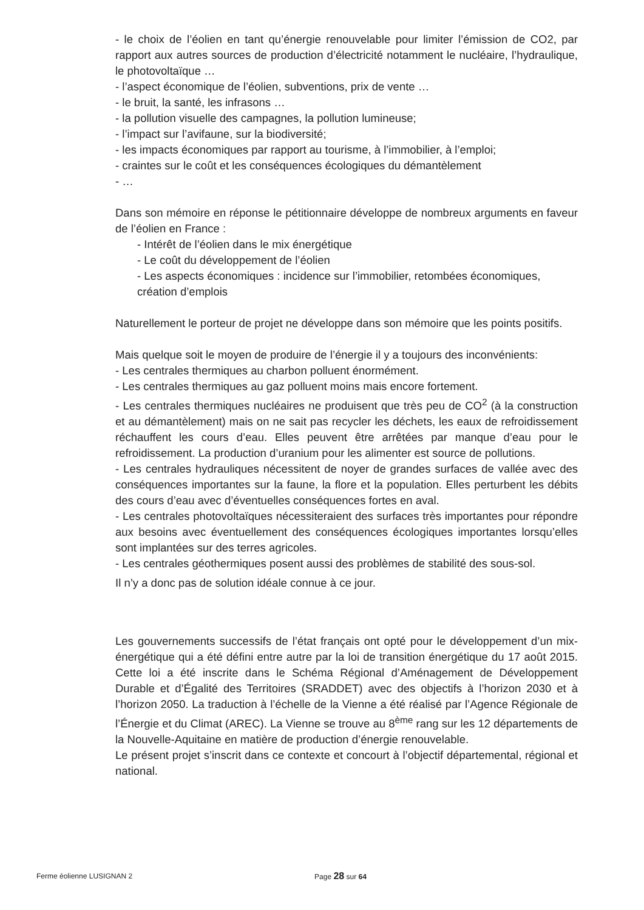- le choix de l’éolien en tant qu’énergie renouvelable pour limiter l’émission de CO2, par rapport aux autres sources de production d’électricité notamment le nucléaire, l’hydraulique, le photovoltaïque …
- l’aspect économique de l’éolien, subventions, prix de vente …
- le bruit, la santé, les infrasons …
- la pollution visuelle des campagnes, la pollution lumineuse;
- l’impact sur l’avifaune, sur la biodiversité;
- les impacts économiques par rapport au tourisme, à l’immobilier, à l’emploi;
- craintes sur le coût et les conséquences écologiques du démantèlement
- …
Dans son mémoire en réponse le pétitionnaire développe de nombreux arguments en faveur de l’éolien en France :
- Intérêt de l’éolien dans le mix énergétique
- Le coût du développement de l’éolien
- Les aspects économiques : incidence sur l’immobilier, retombées économiques, création d’emplois
Naturellement le porteur de projet ne développe dans son mémoire que les points positifs.
Mais quelque soit le moyen de produire de l’énergie il y a toujours des inconvénients:
- Les centrales thermiques au charbon polluent énormément.
- Les centrales thermiques au gaz polluent moins mais encore fortement.
- Les centrales thermiques nucléaires ne produisent que très peu de CO<sup>2</sup> (à la construction et au démantèlement) mais on ne sait pas recycler les déchets, les eaux de refroidissement réchauffent les cours d’eau. Elles peuvent être arrêtées par manque d’eau pour le refroidissement. La production d’uranium pour les alimenter est source de pollutions.
- Les centrales hydrauliques nécessitent de noyer de grandes surfaces de vallée avec des conséquences importantes sur la faune, la flore et la population. Elles perturbent les débits des cours d’eau avec d’éventuelles conséquences fortes en aval.
- Les centrales photovoltaïques nécessiteraient des surfaces très importantes pour répondre aux besoins avec éventuellement des conséquences écologiques importantes lorsqu’elles sont implantées sur des terres agricoles.
- Les centrales géothermiques posent aussi des problèmes de stabilité des sous-sol.
Il n’y a donc pas de solution idéale connue à ce jour.
Les gouvernements successifs de l’état français ont opté pour le développement d’un mix-énergétique qui a été défini entre autre par la loi de transition énergétique du 17 août 2015. Cette loi a été inscrite dans le Schéma Régional d’Aménagement de Développement Durable et d’Égalité des Territoires (SRADDET) avec des objectifs à l’horizon 2030 et à l’horizon 2050. La traduction à l’échelle de la Vienne a été réalisé par l’Agence Régionale de l’Énergie et du Climat (AREC). La Vienne se trouve au 8<sup>ème</sup> rang sur les 12 départements de la Nouvelle-Aquitaine en matière de production d’énergie renouvelable.
Le présent projet s’inscrit dans ce contexte et concourt à l’objectif départemental, régional et national.
Ferme éolienne LUSIGNAN 2 Page 28 sur 64